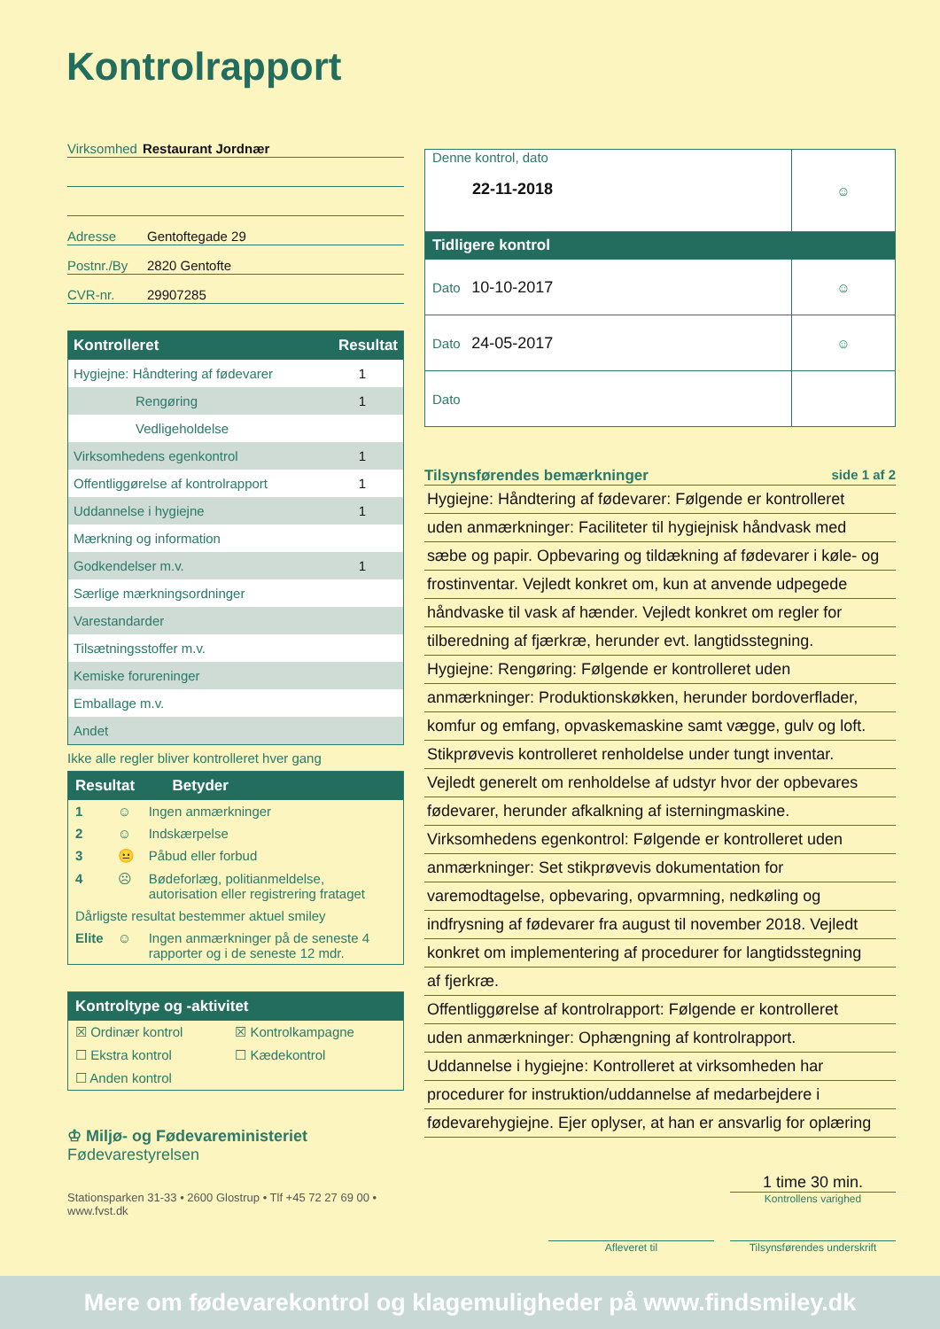Kontrolrapport
Virksomhed Restaurant Jordnær
Adresse Gentoftegade 29
Postnr./By 2820 Gentofte
CVR-nr. 29907285
| Kontrolleret | Resultat |
| --- | --- |
| Hygiejne: Håndtering af fødevarer | 1 |
| Rengøring | 1 |
| Vedligeholdelse | |
| Virksomhedens egenkontrol | 1 |
| Offentliggørelse af kontrolrapport | 1 |
| Uddannelse i hygiejne | 1 |
| Mærkning og information | |
| Godkendelser m.v. | 1 |
| Særlige mærkningsordninger | |
| Varestandarder | |
| Tilsætningsstoffer m.v. | |
| Kemiske forureninger | |
| Emballage m.v. | |
| Andet | |
Ikke alle regler bliver kontrolleret hver gang
Resultat Betyder
| 1 | ☺ | Ingen anmærkninger |
| 2 | ☺ | Indskærpelse |
| 3 | 😐 | Påbud eller forbud |
| 4 | ☹ | Bødeforlæg, politianmeldelse, autorisation eller registrering frataget |
| Dårligste resultat bestemmer aktuel smiley | | |
| Elite | ☺ | Ingen anmærkninger på de seneste 4 rapporter og i de seneste 12 mdr. |
Kontroltype og -aktivitet
| ☒ Ordinær kontrol | ☒ Kontrolkampagne |
| ☐ Ekstra kontrol | ☐ Kædekontrol |
| ☐ Anden kontrol | |
♔ Miljø- og Fødevareministeriet
Fødevarestyrelsen
Stationsparken 31-33 • 2600 Glostrup • Tlf +45 72 27 69 00 • www.fvst.dk
| Denne kontrol, dato 22-11-2018 | ☺ |
| Tidligere kontrol | |
| Dato 10-10-2017 | ☺ |
| Dato 24-05-2017 | ☺ |
| Dato | |
Tilsynsførendes bemærkninger side 1 af 2
Hygiejne: Håndtering af fødevarer: Følgende er kontrolleret
uden anmærkninger: Faciliteter til hygiejnisk håndvask med
sæbe og papir. Opbevaring og tildækning af fødevarer i køle- og
frostinventar. Vejledt konkret om, kun at anvende udpegede
håndvaske til vask af hænder. Vejledt konkret om regler for
tilberedning af fjærkræ, herunder evt. langtidsstegning.
Hygiejne: Rengøring: Følgende er kontrolleret uden
anmærkninger: Produktionskøkken, herunder bordoverflader,
komfur og emfang, opvaskemaskine samt vægge, gulv og loft.
Stikprøvevis kontrolleret renholdelse under tungt inventar.
Vejledt generelt om renholdelse af udstyr hvor der opbevares
fødevarer, herunder afkalkning af isterningmaskine.
Virksomhedens egenkontrol: Følgende er kontrolleret uden
anmærkninger: Set stikprøvevis dokumentation for
varemodtagelse, opbevaring, opvarmning, nedkøling og
indfrysning af fødevarer fra august til november 2018. Vejledt
konkret om implementering af procedurer for langtidsstegning
af fjerkræ.
Offentliggørelse af kontrolrapport: Følgende er kontrolleret
uden anmærkninger: Ophængning af kontrolrapport.
Uddannelse i hygiejne: Kontrolleret at virksomheden har
procedurer for instruktion/uddannelse af medarbejdere i
fødevarehygiejne. Ejer oplyser, at han er ansvarlig for oplæring
1 time 30 min.
Kontrollens varighed
Afleveret til Tilsynsførendes underskrift
Mere om fødevarekontrol og klagemuligheder på www.findsmiley.dk